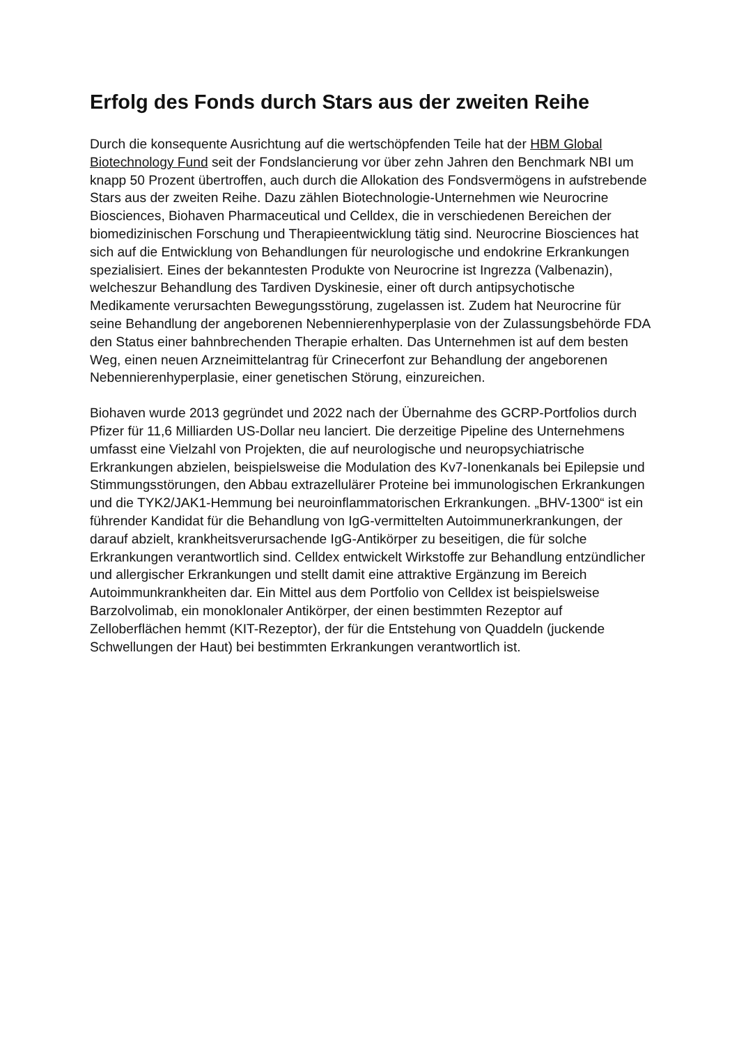Erfolg des Fonds durch Stars aus der zweiten Reihe
Durch die konsequente Ausrichtung auf die wertschöpfenden Teile hat der HBM Global Biotechnology Fund seit der Fondslancierung vor über zehn Jahren den Benchmark NBI um knapp 50 Prozent übertroffen, auch durch die Allokation des Fondsvermögens in aufstrebende Stars aus der zweiten Reihe. Dazu zählen Biotechnologie-Unternehmen wie Neurocrine Biosciences, Biohaven Pharmaceutical und Celldex, die in verschiedenen Bereichen der biomedizinischen Forschung und Therapieentwicklung tätig sind. Neurocrine Biosciences hat sich auf die Entwicklung von Behandlungen für neurologische und endokrine Erkrankungen spezialisiert. Eines der bekanntesten Produkte von Neurocrine ist Ingrezza (Valbenazin), welcheszur Behandlung des Tardiven Dyskinesie, einer oft durch antipsychotische Medikamente verursachten Bewegungsstörung, zugelassen ist. Zudem hat Neurocrine für seine Behandlung der angeborenen Nebennierenhyperplasie von der Zulassungsbehörde FDA den Status einer bahnbrechenden Therapie erhalten. Das Unternehmen ist auf dem besten Weg, einen neuen Arzneimittelantrag für Crinecerfont zur Behandlung der angeborenen Nebennierenhyperplasie, einer genetischen Störung, einzureichen.
Biohaven wurde 2013 gegründet und 2022 nach der Übernahme des GCRP-Portfolios durch Pfizer für 11,6 Milliarden US-Dollar neu lanciert. Die derzeitige Pipeline des Unternehmens umfasst eine Vielzahl von Projekten, die auf neurologische und neuropsychiatrische Erkrankungen abzielen, beispielsweise die Modulation des Kv7-Ionenkanals bei Epilepsie und Stimmungsstörungen, den Abbau extrazellulärer Proteine bei immunologischen Erkrankungen und die TYK2/JAK1-Hemmung bei neuroinflammatorischen Erkrankungen. „BHV-1300“ ist ein führender Kandidat für die Behandlung von IgG-vermittelten Autoimmunerkrankungen, der darauf abzielt, krankheitsverursachende IgG-Antikörper zu beseitigen, die für solche Erkrankungen verantwortlich sind. Celldex entwickelt Wirkstoffe zur Behandlung entzündlicher und allergischer Erkrankungen und stellt damit eine attraktive Ergänzung im Bereich Autoimmunkrankheiten dar. Ein Mittel aus dem Portfolio von Celldex ist beispielsweise Barzolvolimab, ein monoklonaler Antikörper, der einen bestimmten Rezeptor auf Zelloberflächen hemmt (KIT-Rezeptor), der für die Entstehung von Quaddeln (juckende Schwellungen der Haut) bei bestimmten Erkrankungen verantwortlich ist.